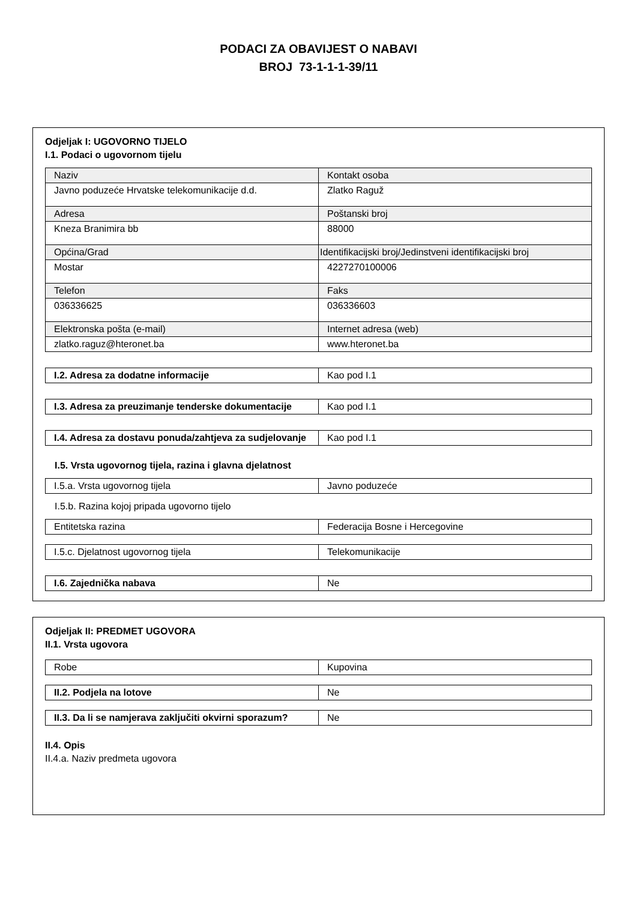PODACI ZA OBAVIJEST O NABAVI
BROJ 73-1-1-1-39/11
Odjeljak I: UGOVORNO TIJELO
I.1. Podaci o ugovornom tijelu
| Naziv | Kontakt osoba |
| Javno poduzeće Hrvatske telekomunikacije d.d. | Zlatko Raguž |
| Adresa | Poštanski broj |
| Kneza Branimira bb | 88000 |
| Općina/Grad | Identifikacijski broj/Jedinstveni identifikacijski broj |
| Mostar | 4227270100006 |
| Telefon | Faks |
| 036336625 | 036336603 |
| Elektronska pošta (e-mail) | Internet adresa (web) |
| zlatko.raguz@hteronet.ba | www.hteronet.ba |
| I.2. Adresa za dodatne informacije | Kao pod I.1 |
| I.3. Adresa za preuzimanje tenderske dokumentacije | Kao pod I.1 |
| I.4. Adresa za dostavu ponuda/zahtjeva za sudjelovanje | Kao pod I.1 |
I.5. Vrsta ugovornog tijela, razina i glavna djelatnost
| I.5.a. Vrsta ugovornog tijela | Javno poduzeće |
I.5.b. Razina kojoj pripada ugovorno tijelo
| Entitetska razina | Federacija Bosne i Hercegovine |
| I.5.c. Djelatnost ugovornog tijela | Telekomunikacije |
| I.6. Zajednička nabava | Ne |
Odjeljak II: PREDMET UGOVORA
II.1. Vrsta ugovora
| Robe | Kupovina |
| II.2. Podjela na lotove | Ne |
| II.3. Da li se namjerava zaključiti okvirni sporazum? | Ne |
II.4. Opis
II.4.a. Naziv predmeta ugovora